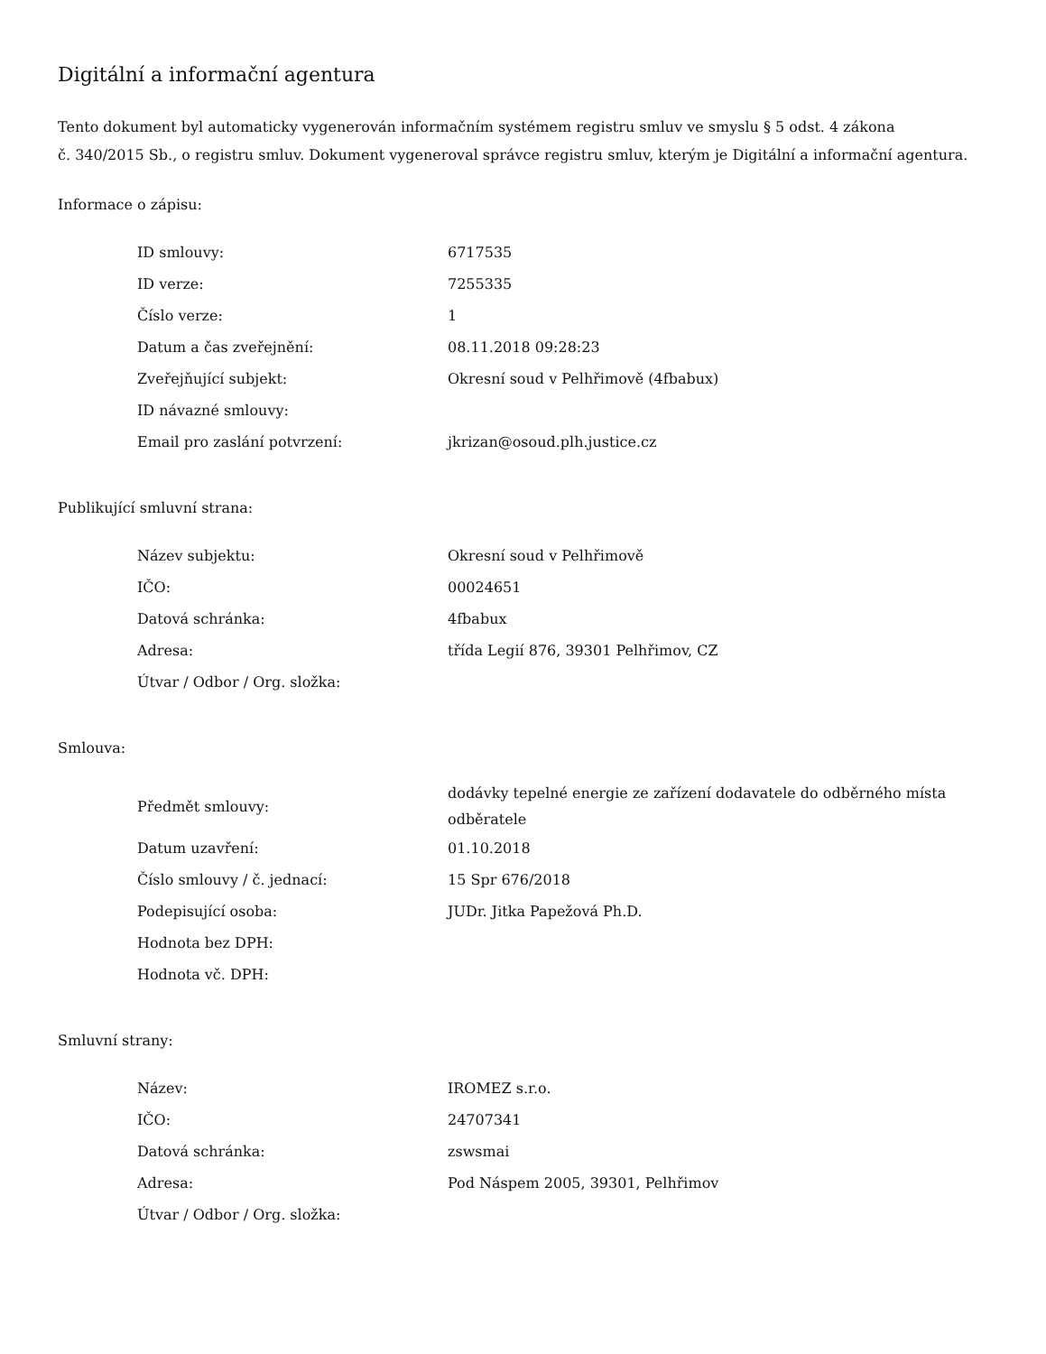Digitální a informační agentura
Tento dokument byl automaticky vygenerován informačním systémem registru smluv ve smyslu § 5 odst. 4 zákona
č. 340/2015 Sb., o registru smluv. Dokument vygeneroval správce registru smluv, kterým je Digitální a informační agentura.
Informace o zápisu:
| ID smlouvy: | 6717535 |
| ID verze: | 7255335 |
| Číslo verze: | 1 |
| Datum a čas zveřejnění: | 08.11.2018 09:28:23 |
| Zveřejňující subjekt: | Okresní soud v Pelhřimově (4fbabux) |
| ID návazné smlouvy: | |
| Email pro zaslání potvrzení: | jkrizan@osoud.plh.justice.cz |
Publikující smluvní strana:
| Název subjektu: | Okresní soud v Pelhřimově |
| IČO: | 00024651 |
| Datová schránka: | 4fbabux |
| Adresa: | třída Legií 876, 39301 Pelhřimov, CZ |
| Útvar / Odbor / Org. složka: | |
Smlouva:
| Předmět smlouvy: | dodávky tepelné energie ze zařízení dodavatele do odběrného místa odběratele |
| Datum uzavření: | 01.10.2018 |
| Číslo smlouvy / č. jednací: | 15 Spr 676/2018 |
| Podepisující osoba: | JUDr. Jitka Papežová Ph.D. |
| Hodnota bez DPH: | |
| Hodnota vč. DPH: | |
Smluvní strany:
| Název: | IROMEZ s.r.o. |
| IČO: | 24707341 |
| Datová schránka: | zswsmai |
| Adresa: | Pod Náspem 2005, 39301, Pelhřimov |
| Útvar / Odbor / Org. složka: | |